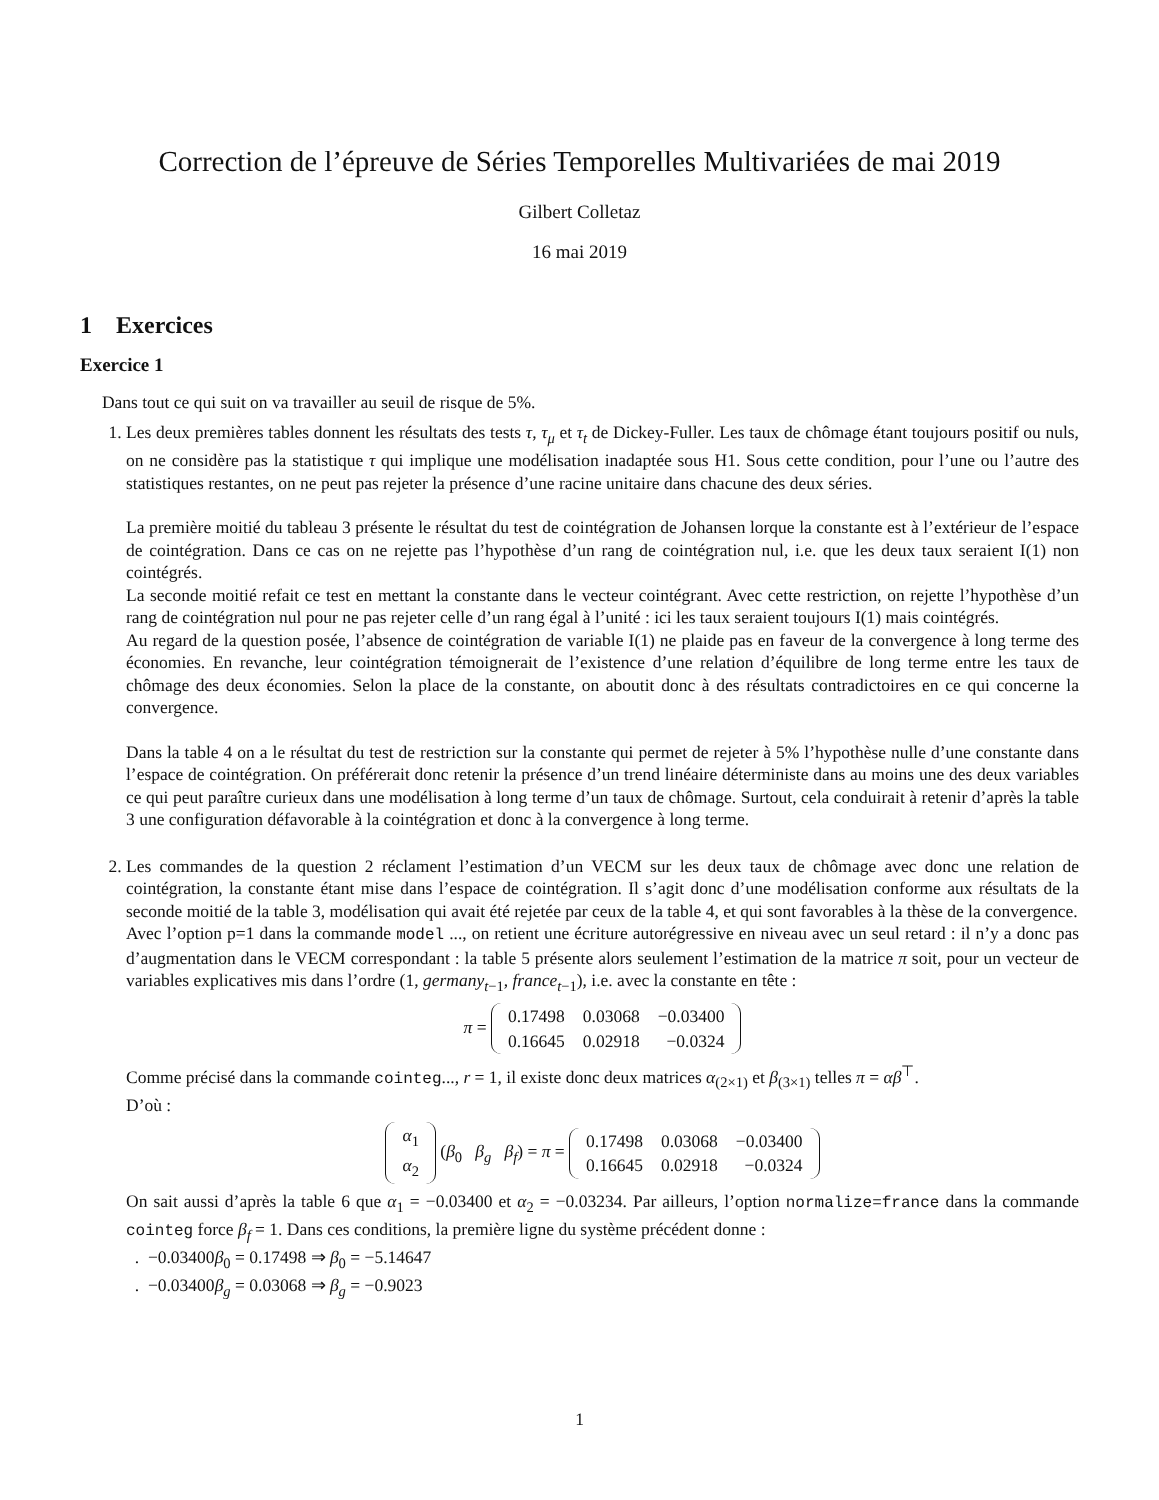Correction de l’épreuve de Séries Temporelles Multivariées de mai 2019
Gilbert Colletaz
16 mai 2019
1 Exercices
Exercice 1
Dans tout ce qui suit on va travailler au seuil de risque de 5%.
1. Les deux premières tables donnent les résultats des tests τ, τ<sub>μ</sub> et τ<sub>t</sub> de Dickey-Fuller. Les taux de chômage étant toujours positif ou nuls, on ne considère pas la statistique τ qui implique une modélisation inadaptée sous H1. Sous cette condition, pour l’une ou l’autre des statistiques restantes, on ne peut pas rejeter la présence d’une racine unitaire dans chacune des deux séries.
La première moitié du tableau 3 présente le résultat du test de cointégration de Johansen lorque la constante est à l’extérieur de l’espace de cointégration. Dans ce cas on ne rejette pas l’hypothèse d’un rang de cointégration nul, i.e. que les deux taux seraient I(1) non cointégrés.
La seconde moitié refait ce test en mettant la constante dans le vecteur cointégrant. Avec cette restriction, on rejette l’hypothèse d’un rang de cointégration nul pour ne pas rejeter celle d’un rang égal à l’unité : ici les taux seraient toujours I(1) mais cointégrés.
Au regard de la question posée, l’absence de cointégration de variable I(1) ne plaide pas en faveur de la convergence à long terme des économies. En revanche, leur cointégration témoignerait de l’existence d’une relation d’équilibre de long terme entre les taux de chômage des deux économies. Selon la place de la constante, on aboutit donc à des résultats contradictoires en ce qui concerne la convergence.
Dans la table 4 on a le résultat du test de restriction sur la constante qui permet de rejeter à 5% l’hypothèse nulle d’une constante dans l’espace de cointégration. On préférerait donc retenir la présence d’un trend linéaire déterministe dans au moins une des deux variables ce qui peut paraître curieux dans une modélisation à long terme d’un taux de chômage. Surtout, cela conduirait à retenir d’après la table 3 une configuration défavorable à la cointégration et donc à la convergence à long terme.
2. Les commandes de la question 2 réclament l’estimation d’un VECM sur les deux taux de chômage avec donc une relation de cointégration, la constante étant mise dans l’espace de cointégration. Il s’agit donc d’une modélisation conforme aux résultats de la seconde moitié de la table 3, modélisation qui avait été rejetée par ceux de la table 4, et qui sont favorables à la thèse de la convergence.
Avec l’option p=1 dans la commande model ..., on retient une écriture autorégressive en niveau avec un seul retard : il n’y a donc pas d’augmentation dans le VECM correspondant : la table 5 présente alors seulement l’estimation de la matrice π soit, pour un vecteur de variables explicatives mis dans l’ordre (1, germany<sub>t−1</sub>, france<sub>t−1</sub>), i.e. avec la constante en tête :
π =
| 0.17498 | 0.03068 | −0.03400 |
| 0.16645 | 0.02918 | −0.0324 |
Comme précisé dans la commande cointeg..., r = 1, il existe donc deux matrices α<sub>(2×1)</sub> et β<sub>(3×1)</sub> telles π = αβ<sup>⊤</sup>.
D’où :
| α<sub>1</sub> |
| α<sub>2</sub> |
(β<sub>0</sub> β<sub>g</sub> β<sub>f</sub>) = π =
| 0.17498 | 0.03068 | −0.03400 |
| 0.16645 | 0.02918 | −0.0324 |
On sait aussi d’après la table 6 que α<sub>1</sub> = −0.03400 et α<sub>2</sub> = −0.03234. Par ailleurs, l’option normalize=france dans la commande cointeg force β<sub>f</sub> = 1. Dans ces conditions, la première ligne du système précédent donne :
. −0.03400β<sub>0</sub> = 0.17498 ⇒ β<sub>0</sub> = −5.14647
. −0.03400β<sub>g</sub> = 0.03068 ⇒ β<sub>g</sub> = −0.9023
1